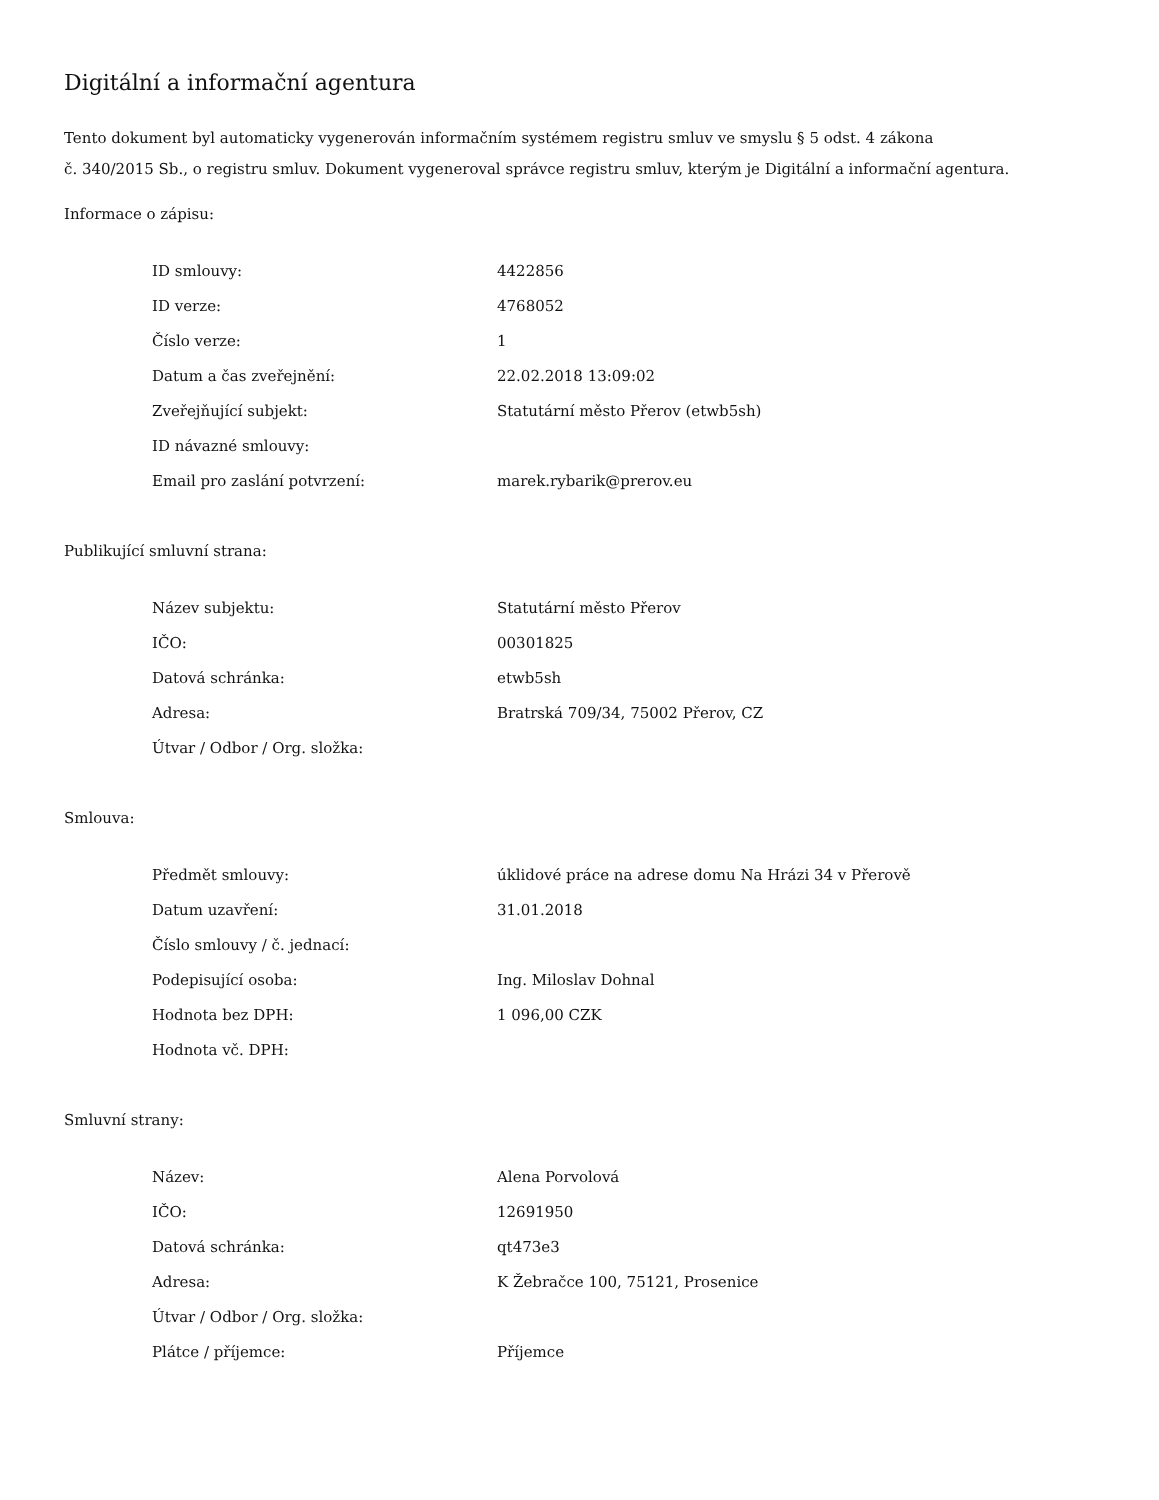Digitální a informační agentura
Tento dokument byl automaticky vygenerován informačním systémem registru smluv ve smyslu § 5 odst. 4 zákona
č. 340/2015 Sb., o registru smluv. Dokument vygeneroval správce registru smluv, kterým je Digitální a informační agentura.
Informace o zápisu:
| ID smlouvy: | 4422856 |
| ID verze: | 4768052 |
| Číslo verze: | 1 |
| Datum a čas zveřejnění: | 22.02.2018 13:09:02 |
| Zveřejňující subjekt: | Statutární město Přerov (etwb5sh) |
| ID návazné smlouvy: | |
| Email pro zaslání potvrzení: | marek.rybarik@prerov.eu |
Publikující smluvní strana:
| Název subjektu: | Statutární město Přerov |
| IČO: | 00301825 |
| Datová schránka: | etwb5sh |
| Adresa: | Bratrská 709/34, 75002 Přerov, CZ |
| Útvar / Odbor / Org. složka: | |
Smlouva:
| Předmět smlouvy: | úklidové práce na adrese domu Na Hrázi 34 v Přerově |
| Datum uzavření: | 31.01.2018 |
| Číslo smlouvy / č. jednací: | |
| Podepisující osoba: | Ing. Miloslav Dohnal |
| Hodnota bez DPH: | 1 096,00 CZK |
| Hodnota vč. DPH: | |
Smluvní strany:
| Název: | Alena Porvolová |
| IČO: | 12691950 |
| Datová schránka: | qt473e3 |
| Adresa: | K Žebračce 100, 75121, Prosenice |
| Útvar / Odbor / Org. složka: | |
| Plátce / příjemce: | Příjemce |